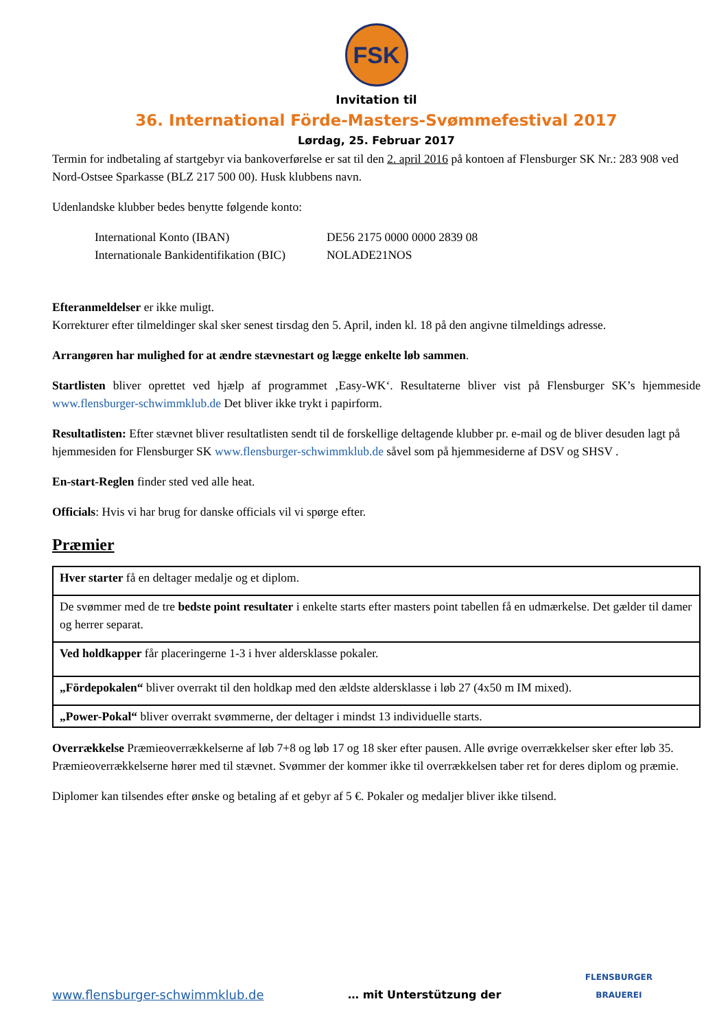FSK
Invitation til
36. International Förde-Masters-Svømmefestival 2017
Lørdag, 25. Februar 2017
Termin for indbetaling af startgebyr via bankoverførelse er sat til den 2. april 2016 på kontoen af Flensburger SK Nr.: 283 908 ved Nord-Ostsee Sparkasse (BLZ 217 500 00). Husk klubbens navn.
Udenlandske klubber bedes benytte følgende konto:
| International Konto (IBAN) | DE56 2175 0000 0000 2839 08 |
| Internationale Bankidentifikation (BIC) | NOLADE21NOS |
Efteranmeldelser er ikke muligt.
Korrekturer efter tilmeldinger skal sker senest tirsdag den 5. April, inden kl. 18 på den angivne tilmeldings adresse.
Arrangøren har mulighed for at ændre stævnestart og lægge enkelte løb sammen.
Startlisten bliver oprettet ved hjælp af programmet ‚Easy-WK‘. Resultaterne bliver vist på Flensburger SK’s hjemmeside www.flensburger-schwimmklub.de Det bliver ikke trykt i papirform.
Resultatlisten: Efter stævnet bliver resultatlisten sendt til de forskellige deltagende klubber pr. e-mail og de bliver desuden lagt på hjemmesiden for Flensburger SK www.flensburger-schwimmklub.de såvel som på hjemmesiderne af DSV og SHSV .
En-start-Reglen finder sted ved alle heat.
Officials: Hvis vi har brug for danske officials vil vi spørge efter.
Præmier
| Hver starter få en deltager medalje og et diplom. |
| De svømmer med de tre bedste point resultater i enkelte starts efter masters point tabellen få en udmærkelse. Det gælder til damer og herrer separat. |
| Ved holdkapper får placeringerne 1-3 i hver aldersklasse pokaler. |
| „Fördepokalen“ bliver overrakt til den holdkap med den ældste aldersklasse i løb 27 (4x50 m IM mixed). |
| „Power-Pokal“ bliver overrakt svømmerne, der deltager i mindst 13 individuelle starts. |
Overrækkelse Præmieoverrækkelserne af løb 7+8 og løb 17 og 18 sker efter pausen. Alle øvrige overrækkelser sker efter løb 35. Præmieoverrækkelserne hører med til stævnet. Svømmer der kommer ikke til overrækkelsen taber ret for deres diplom og præmie.
Diplomer kan tilsendes efter ønske og betaling af et gebyr af 5 €. Pokaler og medaljer bliver ikke tilsend.
www.flensburger-schwimmklub.de … mit Unterstützung der FLENSBURGER
BRAUEREI